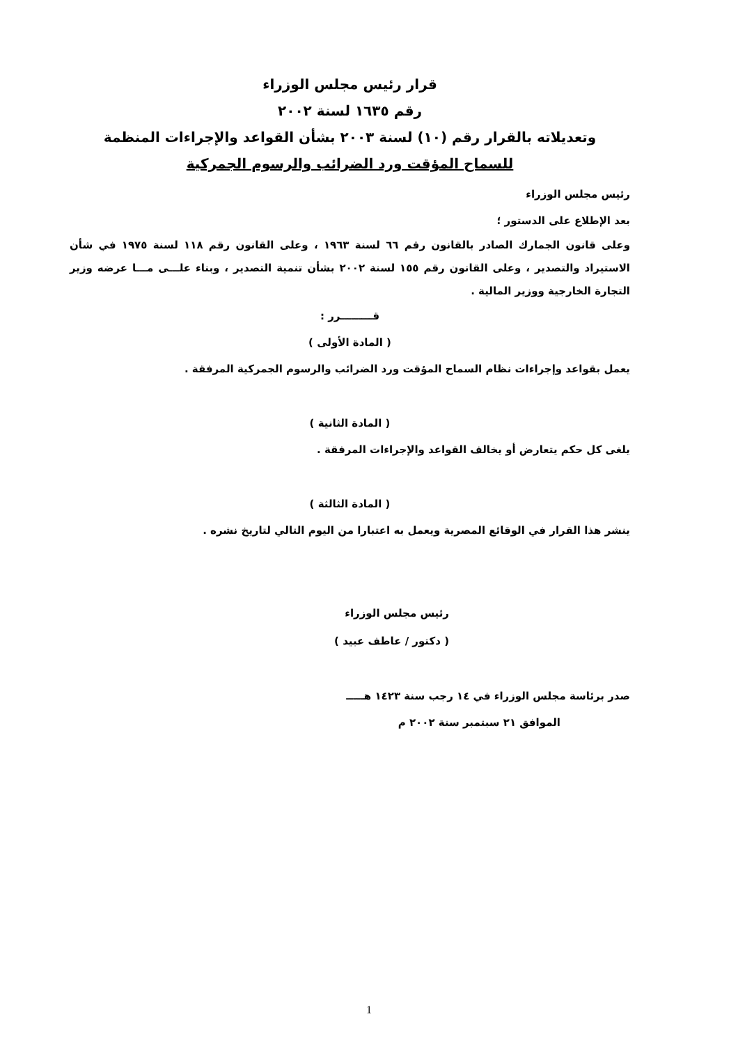قرار رئيس مجلس الوزراء
رقم ١٦٣٥ لسنة ٢٠٠٢
وتعديلاته بالقرار رقم (١٠) لسنة ٢٠٠٣ بشأن القواعد والإجراءات المنظمة
للسماح المؤقت ورد الضرائب والرسوم الجمركية
رئيس مجلس الوزراء
بعد الإطلاع على الدستور ؛
وعلى قانون الجمارك الصادر بالقانون رقم ٦٦ لسنة ١٩٦٣ ، وعلى القانون رقم ١١٨ لسنة ١٩٧٥ في شأن الاستيراد والتصدير ، وعلى القانون رقم ١٥٥ لسنة ٢٠٠٢ بشأن تنمية التصدير ، وبناء علـــى مـــا عرضه وزير التجارة الخارجية ووزير المالية .
قـــــــــرر :
( المادة الأولى )
يعمل بقواعد وإجراءات نظام السماح المؤقت ورد الضرائب والرسوم الجمركية المرفقة .
( المادة الثانية )
يلغى كل حكم يتعارض أو يخالف القواعد والإجراءات المرفقة .
( المادة الثالثة )
ينشر هذا القرار في الوقائع المصرية ويعمل به اعتبارا من اليوم التالي لتاريخ نشره .
رئيس مجلس الوزراء
( دكتور / عاطف عبيد )
صدر برئاسة مجلس الوزراء في ١٤ رجب سنة ١٤٢٣ هـــــ
الموافق ٢١ سبتمبر سنة ٢٠٠٢ م
1